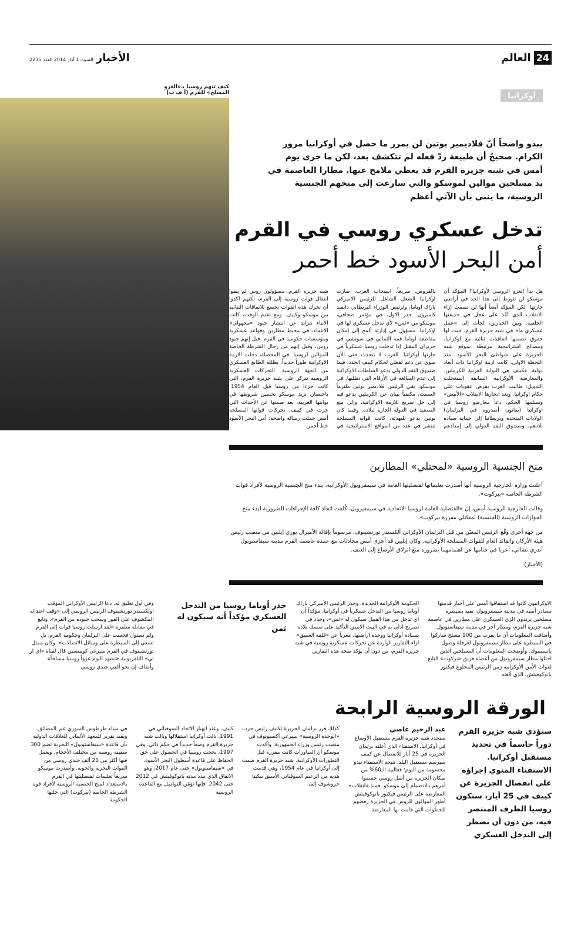24 العالم
الأخبار السبت 1 آذار 2014 العدد 2235
أوكرانيا
يبدو واضحاً أنّ فلاديمير بوتين لن يمرر ما حصل في أوكرانيا مرور الكرام. صحيحٌ أن طبيعة ردّ فعله لم تتكشف بعد، لكن ما جرى يوم أمس في شبه جزيرة القرم قد يعطي ملامح عنها. مطارا العاصمة في يد مسلحين موالين لموسكو والتي سارعت إلى منحهم الجنسية الروسية، ما ينبى بأن الآتي أعظم
تدخل عسكري روسي في القرم
أمن البحر الأسود خط أحمر
هل بدأ الغزو الروسي لأوكرانيا؟ المؤكد أن موسكو لن تتورط إلى هذا الحد في أراضي جارتها. لكن المؤكد أيضاً أنها لن تصمت إزاء الانقلاب الذي نُفّذ على عجل في حديقتها الخلفية. وبين الخيارين، لجأت إلى «عمل عسكري ما» في شبه جزيرة القرم، حيث لها حقوق تضمنها اتفاقيات ثنائية مع اوكرانيا، ومصالح استراتيجية مرتبطة بموقع شبه الجزيرة على شواطئ البحر الأسود. منذ اللحظة الاولى، كانت ازمة اوكرانيا ذات أبعاد دولية. فكييف هي البوابة الغربية للكرملين. والمعارضة الأوكرانية السابقة استعجلت التدويل: طالبت الغرب بفرض عقوبات على حكام اوكرانيا. وبعد انجازها الانقلاب «الأبيض» وتسلمها الحكم، دعا معارضو روسيا في اوكرانيا (بقانون أصدروه في البرلمان) الولايات المتحدة وبريطانيا إلى حماية سيادة بلادهم، وصندوق النقد الدولي إلى إمدادهم بالقروض. سريعاً، استجاب الغرب. صارت اوكرانيا الشغل الشاغل للرئيس الاميركي باراك اوباما، ولرئيس الوزراء البريطاني دايفيد كاميرون. حذر الاول، في مؤتمر صحافي، موسكو من «ثمن» لأي تدخل عسكري لها في اوكرانيا. مسؤول في إدارته ألمح إلى إمكان مقاطعة اوباما قمة الثماني في سوتشي في حزيران المقبل إذا تدخلت روسيا عسكرياً في جارتها أوكرانيا. الغرب لا يتحدث حتى الآن سوى عن دعم لفظي لحكام كييف الجدد، فيما صندوق النقد الدولي يدعو السلطات الاوكرانية إلى عدم المبالغة في الأرقام التي تطلبها. في موسكو، بقي الرئيس فلاديمير بوتين ملتزماً الصمت، مكتفياً ببيان عن الكرملين يدعو فيه إلى حل سريع للازمة الاوكرانية، وإلى منع التصعيد في الدولة الجارة لبلاده. وفيما كان بوتين يدعو للتهدئة، كانت قواته المسلحة تنتشر في عدد من المواقع الاستراتيجية في شبه جزيرة القرم. مسؤولون روس لم ينفوا انتقال قوات روسية إلى القرم، لكنهم اكدوا أن تحرك هذه القوات يخضع للاتفاقات الثنائية بين موسكو وكييف. ومع تقدم الوقت، كانت الأنباء تتزايد عن انتشار جنود «مجهولي» الانتماء، في محيط مطارين وقواعد عسكرية ومؤسسات حكومية في القرم. قيل إنهم جنود روس، وقيل إنهم من رجال الشرطة الخاصة الموالين لروسيا. في المحصلة، دخلت الازمة الاوكرانية طوراً جديداً، يظلله الطابع العسكري من الجهة الروسية. التحركات العسكرية الروسية تتركز على شبه جزيرة القرم، التي كانت جزءا من روسيا قبل العام 1954. باختصار، تريد موسكو تحسين شروطها في بوابتها الغربية، بعد صمتها عن الأحداث التي جرت في كييف. تحركات قواتها المسلحة أمس حملت رسالة واضحة: أمن البحر الأسود خط أحمر.
منح الجنسية الروسية «لمحتلي» المطارين
أعلنت وزارة الخارجية الروسية أنها أصدرت تعليماتها لقنصليتها العامة في سيمفروبول الأوكرانية، ببدء منح الجنسية الروسية لأفراد قوات الشرطة الخاصة «بيركوت».
وقالت الخارجية الروسية أمس، إن «القنصلية العامة لروسيا الاتحادية في سيمفيروبل، كُلفت اتخاذ كافة الإجراءات الضرورية لبدء منح الجوازات الروسية (الجنسية) لمقاتلي مفرزة بيركوت».
من جهة أخرى وقّع الرئيس المعيّن من قبل البرلمان الأوكراني ألكسندر تورتشينوف، مرسوماً بإقالة الأميرال يوري إيليين من منصب رئيس هيئة الأركان والقائد العام للقوات المسلحة الأوكرانية. وكان إيليين قد أجرى أمس محادثات مع عمدة عاصمة القرم مدينة سيفاستوبول أندري تشالي، أعربا في ختامها عن اهتمامهما بضرورة منع انزلاق الأوضاع إلى العنف.
(الأخبار)
كيف تتهم روسيا بـ«الغزو المسلح» للقرم (أ ف ب)
الاوكرانيون كانوا قد استفاقوا أمس على أخبار قدمتها مصادر أمنية في مدينة سيمفروبول، تفيد بسيطرة مسلحين يرتدون الزي العسكري على مطارين في عاصمة شبه جزيرة القرم، ومطار آخر في مدينة سيفاستوبول. وأضافت المعلومات أن ما يقرب من 100 مسلح شاركوا في السيطرة على مطار سيمفروبول لعرقلة وصول ياتسينيوك. وأوضحت المعلومات أن المسلحين الذين احتلوا مطار سيمفروبول من أعضاء فريق «بركوت» التابع لقوات الأمن الأوكرانية زمن الرئيس المخلوع فيكتور يانوكوفيتش، الذي ألغته
الحكومة الأوكرانية الجديدة. وحذر الرئيس الأميركي باراك أوباما روسيا من التدخل عسكرياً في أوكرانيا، مؤكداً أن اي تدخل من هذا القبيل سيكون له «ثمن». وجدد في تصريح ادلى به في البيت الابيض التأكيد على تمسك بلاده بسيادة أوكرانيا ووحدة اراضيها، معرباً عن «قلقه العميق» ازاء التقارير الواردة عن تحركات عسكرية روسية في شبه جزيرة القرم، من دون أن يؤكد صحة هذه التقارير.
حذر أوباما روسيا من التدخل العسكري مؤكداً أنه سيكون له ثمن
وفي أول تعليق له، دعا الرئيس الأوكراني المؤقت اولكسندر تورتشينوف الرئيس الروسي إلى «وقف اعتدائه المكشوف على الفور وسحب جنوده من القرم». وتابع في مقابلة متلفزة «لقد ارسلت روسيا قوات إلى القرم ولم تستول فحسب على البرلمان وحكومة القرم، بل تسعى إلى السيطرة على وسائل الاتصالات». وكان ممثل تورتشينوف في القرم سيرغي كونيتسين قال لقناة «اي ار تي» التلفزيونية «نشهد اليوم غزواً روسيا مسلحاً». وأضاف إن نحو ألفي جندي روسي
الورقة الروسية الرابحة
ستؤدي شبه جزيرة القرم دوراً حاسماً في تحديد مستقبل أوكرانيا. الاستفتاء المنوي إجراؤه على انفصال الجزيرة عن كييف في 25 أيار، ستكون روسيا الطرف المنتصر فيه، من دون أن تضطر إلى التدخل العسكري
عبد الرحيم عاصي
ستحدد شبه جزيرة القرم مستقبل الأوضاع في أوكرانيا. الاستفتاء الذي أعلنه برلمان الجزيرة في 25 أيار للانفصال عن كييف سيرسم مستقبل البلد. نتيجة الاستفتاء تبدو محسومة من اليوم؛ فغالبية الـ60% من سكان الجزيرة من أصل روسي حسموا أمرهم بالانضمام إلى موسكو. فمنذ «انقلاب» المعارضة على الرئيس فيكتور يانوكوفيتش، أظهر الموالون للروس في الجزيرة رفضهم للخطوات التي قامت بها المعارضة.
كذلك قرر برلمان الجزيرة تكليف رئيس حزب «الوحدة الروسية» سيرغي أكسيونوف في منصب رئيس وزراء الجمهورية. وأكدت موسكو أن المناورات كانت مقررة قبل التطورات الأوكرانية. شبه جزيرة القرم ضمت إلى أوكرانيا في عام 1954، وهي قدمت هدية من الزعيم السوفياتي الأسبق نيكيتا خروشوف إلى
كييف. وعند انهيار الاتحاد السوفياتي في 1991، نالت أوكرانيا استقلالها ونالت شبه جزيرة القرم وضعاً جديداً في حكم ذاتي. وفي 1997، نجحت روسيا في الحصول على حق الحفاظ على قاعدة أسطول البحر الأسود، في «سيفاستوبول» حتى عام 2017، وهو الاتفاق الذي مدد مدته يانوكوفيتش في 2012 حتى 2042. فإنها تؤمّن التواصل مع القاعدة الروسية
في ميناء طرطوس السوري عبر المضائق. ويفيد تقرير للمعهد الألماني للعلاقات الدولية بأن قاعدة «سيفاستوبول» البحرية تضم 300 سفينة روسية من مختلف الأحجام، ويعمل فيها أكثر من 26 ألف جندي روسي من القوات البحرية والجوية. وأصدرت موسكو سريعاً تعليمات لقنصليتها في القرم بالاستعداد لمنح الجنسية الروسية لأفراد قوة الشرطة الخاصة (بيركوت) التي حلتها الحكومة